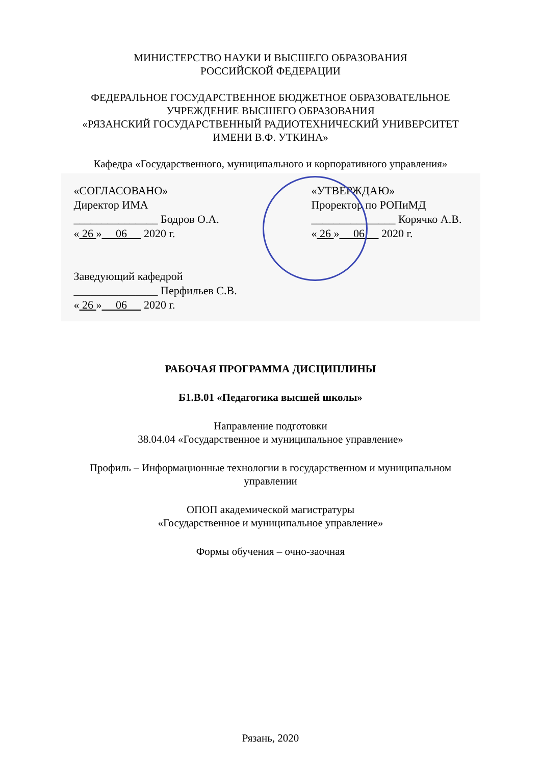МИНИСТЕРСТВО НАУКИ И ВЫСШЕГО ОБРАЗОВАНИЯ
РОССИЙСКОЙ ФЕДЕРАЦИИ
ФЕДЕРАЛЬНОЕ ГОСУДАРСТВЕННОЕ БЮДЖЕТНОЕ ОБРАЗОВАТЕЛЬНОЕ
УЧРЕЖДЕНИЕ ВЫСШЕГО ОБРАЗОВАНИЯ
«РЯЗАНСКИЙ ГОСУДАРСТВЕННЫЙ РАДИОТЕХНИЧЕСКИЙ УНИВЕРСИТЕТ
ИМЕНИ В.Ф. УТКИНА»
Кафедра «Государственного, муниципального и корпоративного управления»
«СОГЛАСОВАНО»
Директор ИМА
_______________ Бодров О.А.
« 26 » 06 2020 г.
Заведующий кафедрой
_______________ Перфильев С.В.
« 26 » 06 2020 г.
«УТВЕРЖДАЮ»
Проректор по РОПиМД
_______________ Корячко А.В.
« 26 » 06 2020 г.
РАБОЧАЯ ПРОГРАММА ДИСЦИПЛИНЫ
Б1.В.01 «Педагогика высшей школы»
Направление подготовки
38.04.04 «Государственное и муниципальное управление»
Профиль – Информационные технологии в государственном и муниципальном
управлении
ОПОП академической магистратуры
«Государственное и муниципальное управление»
Формы обучения – очно-заочная
Рязань, 2020